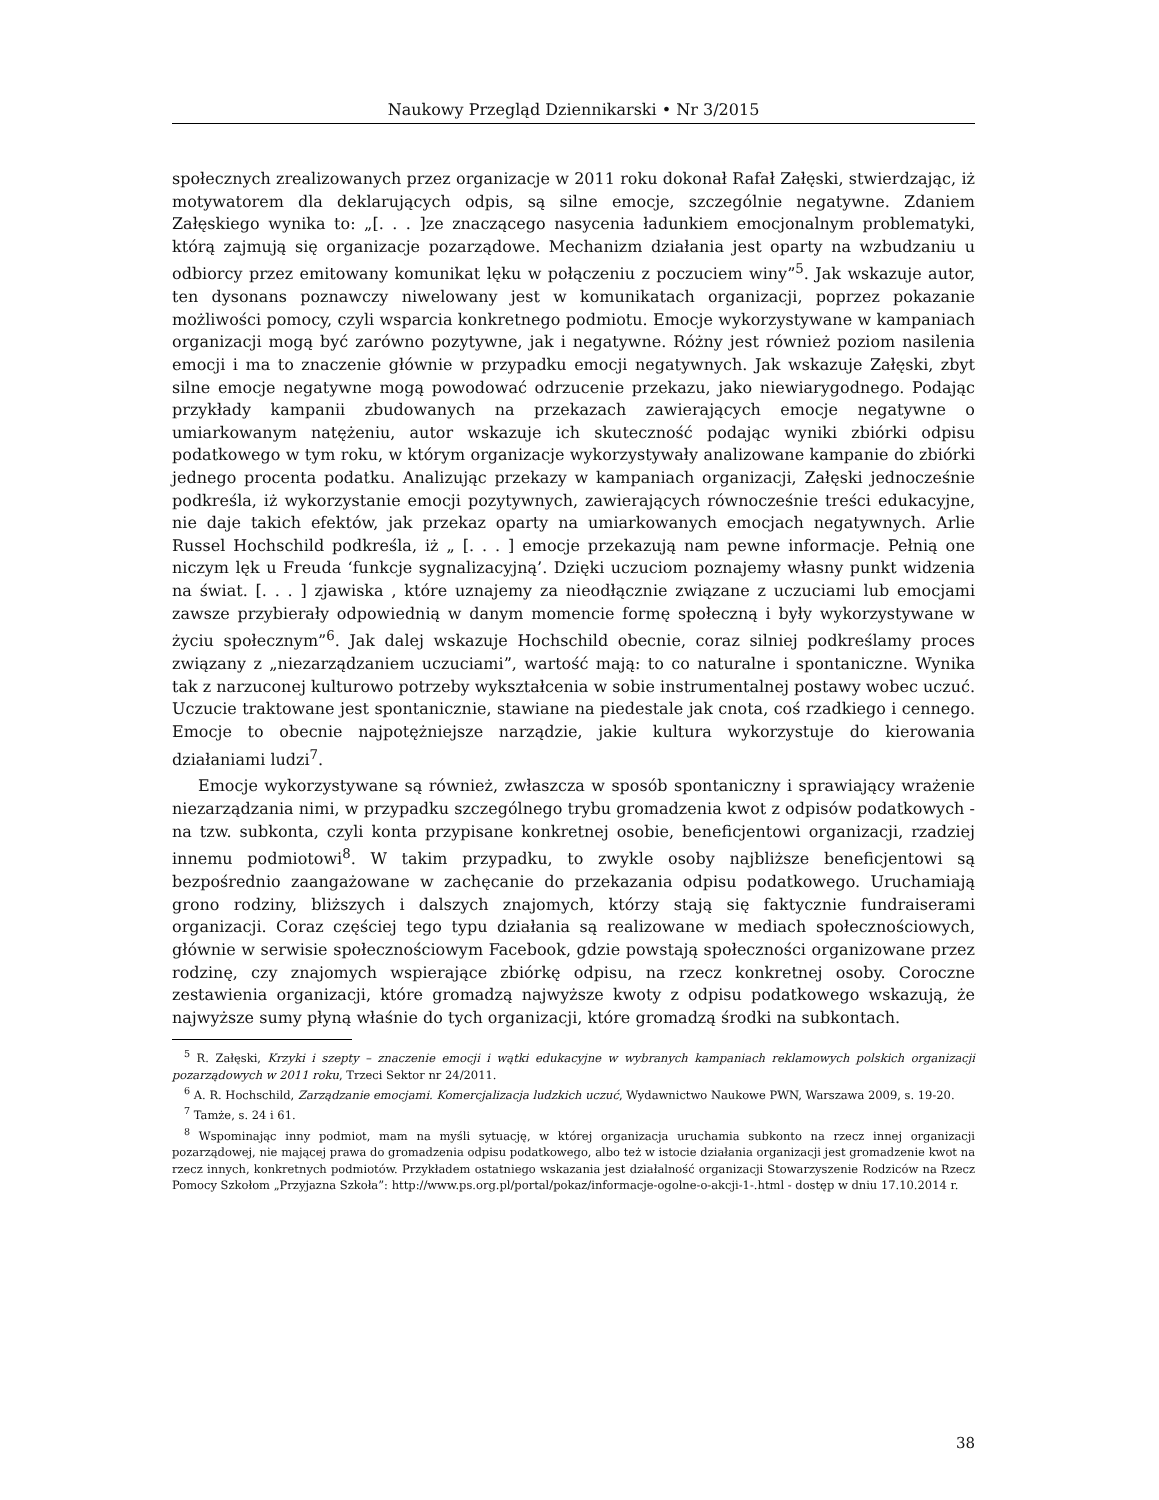Naukowy Przegląd Dziennikarski • Nr 3/2015
społecznych zrealizowanych przez organizacje w 2011 roku dokonał Rafał Załęski, stwierdzając, iż motywatorem dla deklarujących odpis, są silne emocje, szczególnie negatywne. Zdaniem Załęskiego wynika to: „[. . . ]ze znaczącego nasycenia ładunkiem emocjonalnym problematyki, którą zajmują się organizacje pozarządowe. Mechanizm działania jest oparty na wzbudzaniu u odbiorcy przez emitowany komunikat lęku w połączeniu z poczuciem winy”<sup>5</sup>. Jak wskazuje autor, ten dysonans poznawczy niwelowany jest w komunikatach organizacji, poprzez pokazanie możliwości pomocy, czyli wsparcia konkretnego podmiotu. Emocje wykorzystywane w kampaniach organizacji mogą być zarówno pozytywne, jak i negatywne. Różny jest również poziom nasilenia emocji i ma to znaczenie głównie w przypadku emocji negatywnych. Jak wskazuje Załęski, zbyt silne emocje negatywne mogą powodować odrzucenie przekazu, jako niewiarygodnego. Podając przykłady kampanii zbudowanych na przekazach zawierających emocje negatywne o umiarkowanym natężeniu, autor wskazuje ich skuteczność podając wyniki zbiórki odpisu podatkowego w tym roku, w którym organizacje wykorzystywały analizowane kampanie do zbiórki jednego procenta podatku. Analizując przekazy w kampaniach organizacji, Załęski jednocześnie podkreśla, iż wykorzystanie emocji pozytywnych, zawierających równocześnie treści edukacyjne, nie daje takich efektów, jak przekaz oparty na umiarkowanych emocjach negatywnych. Arlie Russel Hochschild podkreśla, iż „ [. . . ] emocje przekazują nam pewne informacje. Pełnią one niczym lęk u Freuda ‘funkcje sygnalizacyjną’. Dzięki uczuciom poznajemy własny punkt widzenia na świat. [. . . ] zjawiska , które uznajemy za nieodłącznie związane z uczuciami lub emocjami zawsze przybierały odpowiednią w danym momencie formę społeczną i były wykorzystywane w życiu społecznym”<sup>6</sup>. Jak dalej wskazuje Hochschild obecnie, coraz silniej podkreślamy proces związany z „niezarządzaniem uczuciami”, wartość mają: to co naturalne i spontaniczne. Wynika tak z narzuconej kulturowo potrzeby wykształcenia w sobie instrumentalnej postawy wobec uczuć. Uczucie traktowane jest spontanicznie, stawiane na piedestale jak cnota, coś rzadkiego i cennego. Emocje to obecnie najpotężniejsze narządzie, jakie kultura wykorzystuje do kierowania działaniami ludzi<sup>7</sup>.
Emocje wykorzystywane są również, zwłaszcza w sposób spontaniczny i sprawiający wrażenie niezarządzania nimi, w przypadku szczególnego trybu gromadzenia kwot z odpisów podatkowych - na tzw. subkonta, czyli konta przypisane konkretnej osobie, beneficjentowi organizacji, rzadziej innemu podmiotowi<sup>8</sup>. W takim przypadku, to zwykle osoby najbliższe beneficjentowi są bezpośrednio zaangażowane w zachęcanie do przekazania odpisu podatkowego. Uruchamiają grono rodziny, bliższych i dalszych znajomych, którzy stają się faktycznie fundraiserami organizacji. Coraz częściej tego typu działania są realizowane w mediach społecznościowych, głównie w serwisie społecznościowym Facebook, gdzie powstają społeczności organizowane przez rodzinę, czy znajomych wspierające zbiórkę odpisu, na rzecz konkretnej osoby. Coroczne zestawienia organizacji, które gromadzą najwyższe kwoty z odpisu podatkowego wskazują, że najwyższe sumy płyną właśnie do tych organizacji, które gromadzą środki na subkontach.
<sup>5</sup> R. Załęski, Krzyki i szepty – znaczenie emocji i wątki edukacyjne w wybranych kampaniach reklamowych polskich organizacji pozarządowych w 2011 roku, Trzeci Sektor nr 24/2011.
<sup>6</sup> A. R. Hochschild, Zarządzanie emocjami. Komercjalizacja ludzkich uczuć, Wydawnictwo Naukowe PWN, Warszawa 2009, s. 19-20.
<sup>7</sup> Tamże, s. 24 i 61.
<sup>8</sup> Wspominając inny podmiot, mam na myśli sytuację, w której organizacja uruchamia subkonto na rzecz innej organizacji pozarządowej, nie mającej prawa do gromadzenia odpisu podatkowego, albo też w istocie działania organizacji jest gromadzenie kwot na rzecz innych, konkretnych podmiotów. Przykładem ostatniego wskazania jest działalność organizacji Stowarzyszenie Rodziców na Rzecz Pomocy Szkołom „Przyjazna Szkoła”: http://www.ps.org.pl/portal/pokaz/informacje-ogolne-o-akcji-1-.html - dostęp w dniu 17.10.2014 r.
38